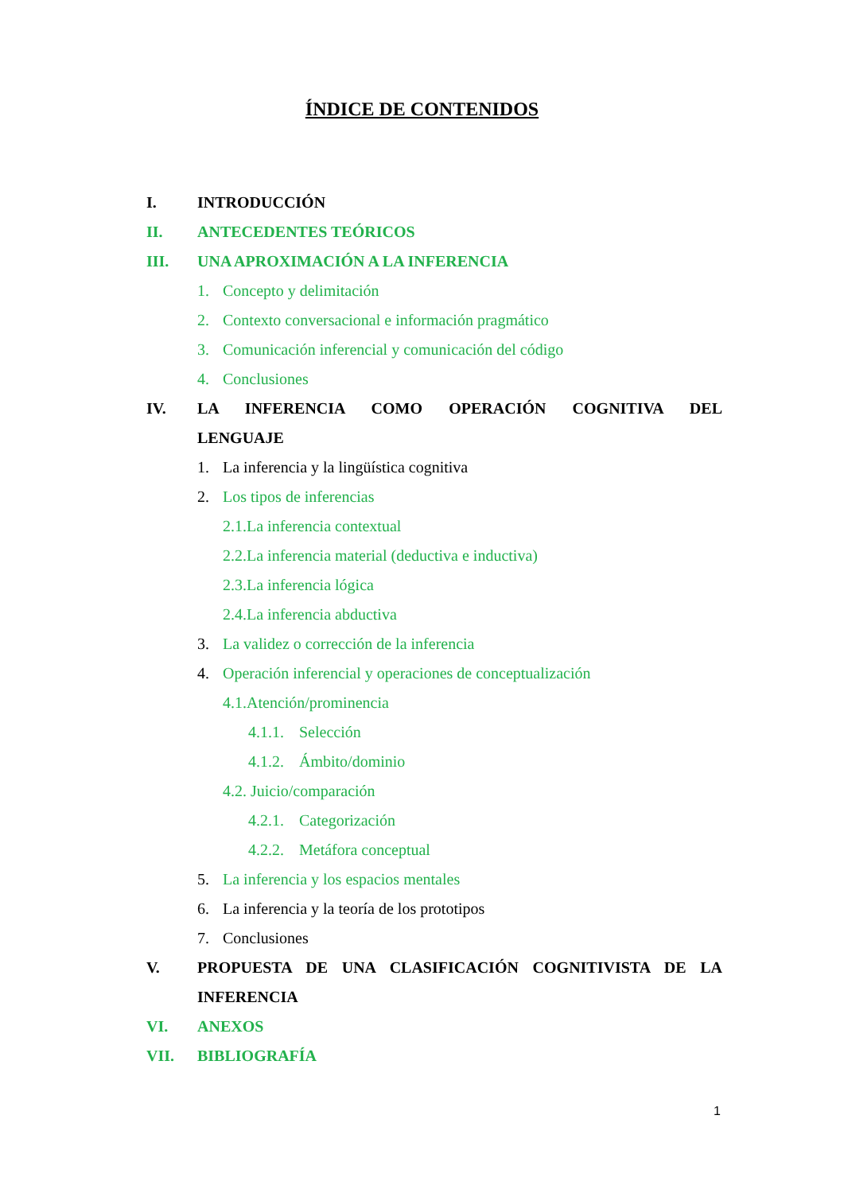ÍNDICE DE CONTENIDOS
I. INTRODUCCIÓN
II. ANTECEDENTES TEÓRICOS
III. UNA APROXIMACIÓN A LA INFERENCIA
1. Concepto y delimitación
2. Contexto conversacional e información pragmático
3. Comunicación inferencial y comunicación del código
4. Conclusiones
IV. LA INFERENCIA COMO OPERACIÓN COGNITIVA DEL
LENGUAJE
1. La inferencia y la lingüística cognitiva
2. Los tipos de inferencias
2.1.La inferencia contextual
2.2.La inferencia material (deductiva e inductiva)
2.3.La inferencia lógica
2.4.La inferencia abductiva
3. La validez o corrección de la inferencia
4. Operación inferencial y operaciones de conceptualización
4.1.Atención/prominencia
4.1.1. Selección
4.1.2. Ámbito/dominio
4.2. Juicio/comparación
4.2.1. Categorización
4.2.2. Metáfora conceptual
5. La inferencia y los espacios mentales
6. La inferencia y la teoría de los prototipos
7. Conclusiones
V. PROPUESTA DE UNA CLASIFICACIÓN COGNITIVISTA DE LA
INFERENCIA
VI. ANEXOS
VII. BIBLIOGRAFÍA
1